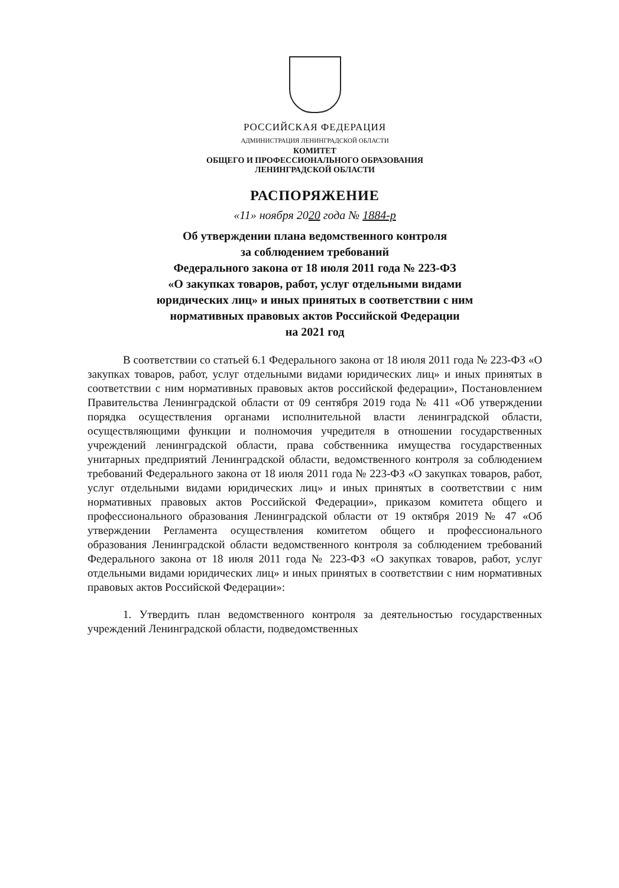РОССИЙСКАЯ ФЕДЕРАЦИЯ
АДМИНИСТРАЦИЯ ЛЕНИНГРАДСКОЙ ОБЛАСТИ
КОМИТЕТ
ОБЩЕГО И ПРОФЕССИОНАЛЬНОГО ОБРАЗОВАНИЯ
ЛЕНИНГРАДСКОЙ ОБЛАСТИ
РАСПОРЯЖЕНИЕ
«11» ноября 2020 года № 1884-р
Об утверждении плана ведомственного контроля
за соблюдением требований
Федерального закона от 18 июля 2011 года № 223-ФЗ
«О закупках товаров, работ, услуг отдельными видами
юридических лиц» и иных принятых в соответствии с ним
нормативных правовых актов Российской Федерации
на 2021 год
В соответствии со статьей 6.1 Федерального закона от 18 июля 2011 года № 223-ФЗ «О закупках товаров, работ, услуг отдельными видами юридических лиц» и иных принятых в соответствии с ним нормативных правовых актов российской федерации», Постановлением Правительства Ленинградской области от 09 сентября 2019 года № 411 «Об утверждении порядка осуществления органами исполнительной власти ленинградской области, осуществляющими функции и полномочия учредителя в отношении государственных учреждений ленинградской области, права собственника имущества государственных унитарных предприятий Ленинградской области, ведомственного контроля за соблюдением требований Федерального закона от 18 июля 2011 года № 223-ФЗ «О закупках товаров, работ, услуг отдельными видами юридических лиц» и иных принятых в соответствии с ним нормативных правовых актов Российской Федерации», приказом комитета общего и профессионального образования Ленинградской области от 19 октября 2019 № 47 «Об утверждении Регламента осуществления комитетом общего и профессионального образования Ленинградской области ведомственного контроля за соблюдением требований Федерального закона от 18 июля 2011 года № 223-ФЗ «О закупках товаров, работ, услуг отдельными видами юридических лиц» и иных принятых в соответствии с ним нормативных правовых актов Российской Федерации»:
1. Утвердить план ведомственного контроля за деятельностью государственных учреждений Ленинградской области, подведомственных